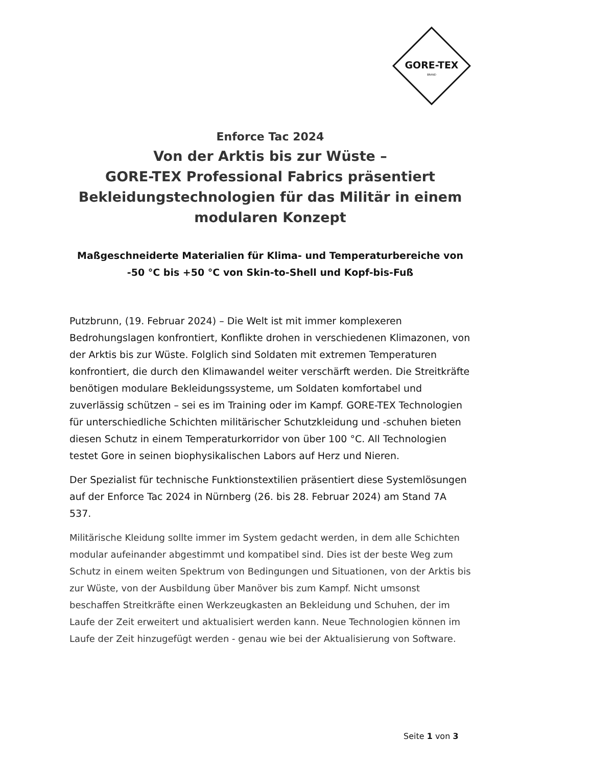GORE-TEX
BRAND
Enforce Tac 2024
Von der Arktis bis zur Wüste –
GORE-TEX Professional Fabrics präsentiert Bekleidungstechnologien für das Militär in einem modularen Konzept
Maßgeschneiderte Materialien für Klima- und Temperaturbereiche von -50 °C bis +50 °C von Skin-to-Shell und Kopf-bis-Fuß
Putzbrunn, (19. Februar 2024) – Die Welt ist mit immer komplexeren Bedrohungslagen konfrontiert, Konflikte drohen in verschiedenen Klimazonen, von der Arktis bis zur Wüste. Folglich sind Soldaten mit extremen Temperaturen konfrontiert, die durch den Klimawandel weiter verschärft werden. Die Streitkräfte benötigen modulare Bekleidungssysteme, um Soldaten komfortabel und zuverlässig schützen – sei es im Training oder im Kampf. GORE-TEX Technologien für unterschiedliche Schichten militärischer Schutzkleidung und -schuhen bieten diesen Schutz in einem Temperaturkorridor von über 100 °C. All Technologien testet Gore in seinen biophysikalischen Labors auf Herz und Nieren.
Der Spezialist für technische Funktionstextilien präsentiert diese Systemlösungen auf der Enforce Tac 2024 in Nürnberg (26. bis 28. Februar 2024) am Stand 7A 537.
Militärische Kleidung sollte immer im System gedacht werden, in dem alle Schichten modular aufeinander abgestimmt und kompatibel sind. Dies ist der beste Weg zum Schutz in einem weiten Spektrum von Bedingungen und Situationen, von der Arktis bis zur Wüste, von der Ausbildung über Manöver bis zum Kampf. Nicht umsonst beschaffen Streitkräfte einen Werkzeugkasten an Bekleidung und Schuhen, der im Laufe der Zeit erweitert und aktualisiert werden kann. Neue Technologien können im Laufe der Zeit hinzugefügt werden - genau wie bei der Aktualisierung von Software.
Seite 1 von 3